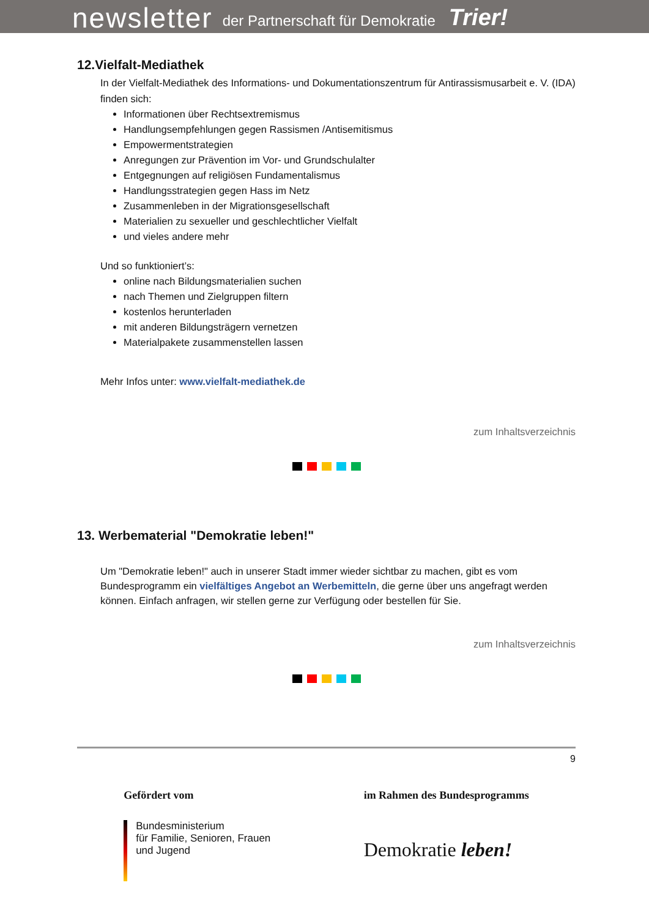newsletter der Partnerschaft für Demokratie Trier!
12.Vielfalt-Mediathek
In der Vielfalt-Mediathek des Informations- und Dokumentationszentrum für Antirassismusarbeit e. V. (IDA) finden sich:
Informationen über Rechtsextremismus
Handlungsempfehlungen gegen Rassismen /Antisemitismus
Empowermentstrategien
Anregungen zur Prävention im Vor- und Grundschulalter
Entgegnungen auf religiösen Fundamentalismus
Handlungsstrategien gegen Hass im Netz
Zusammenleben in der Migrationsgesellschaft
Materialien zu sexueller und geschlechtlicher Vielfalt
und vieles andere mehr
Und so funktioniert’s:
online nach Bildungsmaterialien suchen
nach Themen und Zielgruppen filtern
kostenlos herunterladen
mit anderen Bildungsträgern vernetzen
Materialpakete zusammenstellen lassen
Mehr Infos unter: www.vielfalt-mediathek.de
zum Inhaltsverzeichnis
13. Werbematerial "Demokratie leben!"
Um "Demokratie leben!" auch in unserer Stadt immer wieder sichtbar zu machen, gibt es vom Bundesprogramm ein vielfältiges Angebot an Werbemitteln, die gerne über uns angefragt werden können. Einfach anfragen, wir stellen gerne zur Verfügung oder bestellen für Sie.
zum Inhaltsverzeichnis
9
Gefördert vom
Bundesministerium
für Familie, Senioren, Frauen
und Jugend
im Rahmen des Bundesprogramms
Demokratie leben!